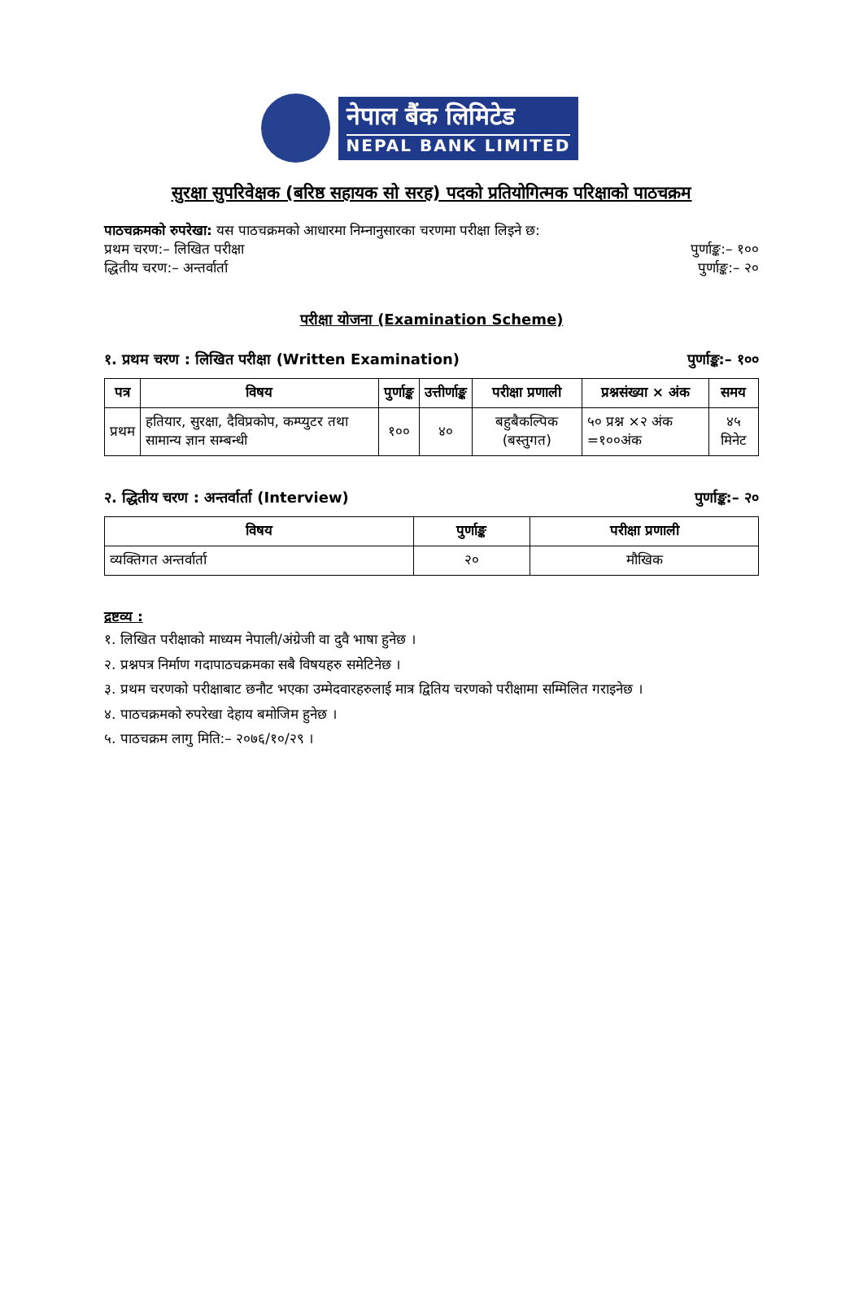नेपाल बैंक लिमिटेड
NEPAL BANK LIMITED
सुरक्षा सुपरिवेक्षक (बरिष्ठ सहायक सो सरह) पदको प्रतियोगित्मक परिक्षाको पाठचक्रम
पाठचक्रमको रुपरेखा: यस पाठचक्रमको आधारमा निम्नानुसारका चरणमा परीक्षा लिइने छ:
प्रथम चरण:– लिखित परीक्षा पुर्णाङ्क:– १००
द्धितीय चरण:– अन्तर्वार्ता पुर्णाङ्क:– २०
परीक्षा योजना (Examination Scheme)
१. प्रथम चरण : लिखित परीक्षा (Written Examination) पुर्णाङ्क:– १००
| पत्र | विषय | पुर्णाङ्क | उत्तीर्णाङ्क | परीक्षा प्रणाली | प्रश्नसंख्या × अंक | समय |
| --- | --- | --- | --- | --- | --- | --- |
| प्रथम | हतियार, सुरक्षा, दैविप्रकोप, कम्प्युटर तथा सामान्य ज्ञान सम्बन्धी | १०० | ४० | बहुबैकल्पिक (बस्तुगत) | ५० प्रश्न ×२ अंक =१००अंक | ४५ मिनेट |
२. द्धितीय चरण : अन्तर्वार्ता (Interview) पुर्णाङ्क:– २०
| विषय | पुर्णाङ्क | परीक्षा प्रणाली |
| --- | --- | --- |
| व्यक्तिगत अन्तर्वार्ता | २० | मौखिक |
द्रष्टव्य :
१. लिखित परीक्षाको माध्यम नेपाली/अंग्रेजी वा दुवै भाषा हुनेछ ।
२. प्रश्नपत्र निर्माण गदापाठचक्रमका सबै विषयहरु समेटिनेछ ।
३. प्रथम चरणको परीक्षाबाट छनौट भएका उम्मेदवारहरुलाई मात्र द्वितिय चरणको परीक्षामा सम्मिलित गराइनेछ ।
४. पाठचक्रमको रुपरेखा देहाय बमोजिम हुनेछ ।
५. पाठचक्रम लागु मिति:– २०७६/१०/२९ ।